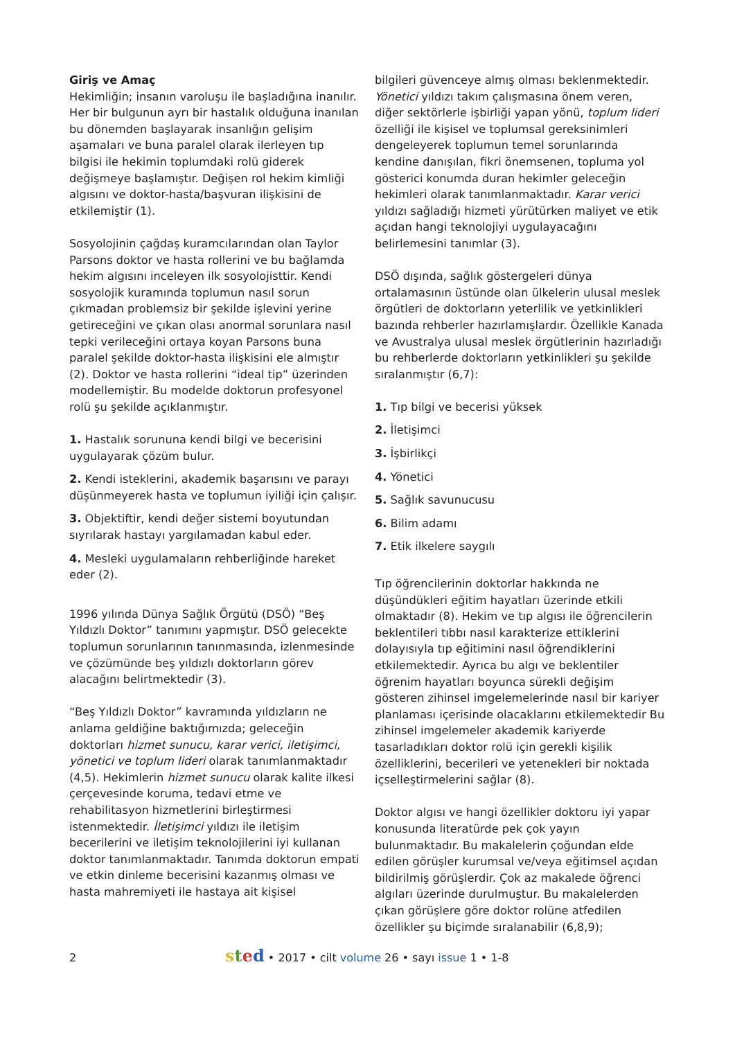Giriş ve Amaç
Hekimliğin; insanın varoluşu ile başladığına inanılır. Her bir bulgunun ayrı bir hastalık olduğuna inanılan bu dönemden başlayarak insanlığın gelişim aşamaları ve buna paralel olarak ilerleyen tıp bilgisi ile hekimin toplumdaki rolü giderek değişmeye başlamıştır. Değişen rol hekim kimliği algısını ve doktor-hasta/başvuran ilişkisini de etkilemiştir (1).
Sosyolojinin çağdaş kuramcılarından olan Taylor Parsons doktor ve hasta rollerini ve bu bağlamda hekim algısını inceleyen ilk sosyolojisttir. Kendi sosyolojik kuramında toplumun nasıl sorun çıkmadan problemsiz bir şekilde işlevini yerine getireceğini ve çıkan olası anormal sorunlara nasıl tepki verileceğini ortaya koyan Parsons buna paralel şekilde doktor-hasta ilişkisini ele almıştır (2). Doktor ve hasta rollerini “ideal tip” üzerinden modellemiştir. Bu modelde doktorun profesyonel rolü şu şekilde açıklanmıştır.
1. Hastalık sorununa kendi bilgi ve becerisini uygulayarak çözüm bulur.
2. Kendi isteklerini, akademik başarısını ve parayı düşünmeyerek hasta ve toplumun iyiliği için çalışır.
3. Objektiftir, kendi değer sistemi boyutundan sıyrılarak hastayı yargılamadan kabul eder.
4. Mesleki uygulamaların rehberliğinde hareket eder (2).
1996 yılında Dünya Sağlık Örgütü (DSÖ) “Beş Yıldızlı Doktor” tanımını yapmıştır. DSÖ gelecekte toplumun sorunlarının tanınmasında, izlenmesinde ve çözümünde beş yıldızlı doktorların görev alacağını belirtmektedir (3).
“Beş Yıldızlı Doktor” kavramında yıldızların ne anlama geldiğine baktığımızda; geleceğin doktorları hizmet sunucu, karar verici, iletişimci, yönetici ve toplum lideri olarak tanımlanmaktadır (4,5). Hekimlerin hizmet sunucu olarak kalite ilkesi çerçevesinde koruma, tedavi etme ve rehabilitasyon hizmetlerini birleştirmesi istenmektedir. İletişimci yıldızı ile iletişim becerilerini ve iletişim teknolojilerini iyi kullanan doktor tanımlanmaktadır. Tanımda doktorun empati ve etkin dinleme becerisini kazanmış olması ve hasta mahremiyeti ile hastaya ait kişisel
bilgileri güvenceye almış olması beklenmektedir. Yönetici yıldızı takım çalışmasına önem veren, diğer sektörlerle işbirliği yapan yönü, toplum lideri özelliği ile kişisel ve toplumsal gereksinimleri dengeleyerek toplumun temel sorunlarında kendine danışılan, fikri önemsenen, topluma yol gösterici konumda duran hekimler geleceğin hekimleri olarak tanımlanmaktadır. Karar verici yıldızı sağladığı hizmeti yürütürken maliyet ve etik açıdan hangi teknolojiyi uygulayacağını belirlemesini tanımlar (3).
DSÖ dışında, sağlık göstergeleri dünya ortalamasının üstünde olan ülkelerin ulusal meslek örgütleri de doktorların yeterlilik ve yetkinlikleri bazında rehberler hazırlamışlardır. Özellikle Kanada ve Avustralya ulusal meslek örgütlerinin hazırladığı bu rehberlerde doktorların yetkinlikleri şu şekilde sıralanmıştır (6,7):
1. Tıp bilgi ve becerisi yüksek
2. İletişimci
3. İşbirlikçi
4. Yönetici
5. Sağlık savunucusu
6. Bilim adamı
7. Etik ilkelere saygılı
Tıp öğrencilerinin doktorlar hakkında ne düşündükleri eğitim hayatları üzerinde etkili olmaktadır (8). Hekim ve tıp algısı ile öğrencilerin beklentileri tıbbı nasıl karakterize ettiklerini dolayısıyla tıp eğitimini nasıl öğrendiklerini etkilemektedir. Ayrıca bu algı ve beklentiler öğrenim hayatları boyunca sürekli değişim gösteren zihinsel imgelemelerinde nasıl bir kariyer planlaması içerisinde olacaklarını etkilemektedir Bu zihinsel imgelemeler akademik kariyerde tasarladıkları doktor rolü için gerekli kişilik özelliklerini, becerileri ve yetenekleri bir noktada içselleştirmelerini sağlar (8).
Doktor algısı ve hangi özellikler doktoru iyi yapar konusunda literatürde pek çok yayın bulunmaktadır. Bu makalelerin çoğundan elde edilen görüşler kurumsal ve/veya eğitimsel açıdan bildirilmiş görüşlerdir. Çok az makalede öğrenci algıları üzerinde durulmuştur. Bu makalelerden çıkan görüşlere göre doktor rolüne atfedilen özellikler şu biçimde sıralanabilir (6,8,9);
2 sted • 2017 • cilt volume 26 • sayı issue 1 • 1-8